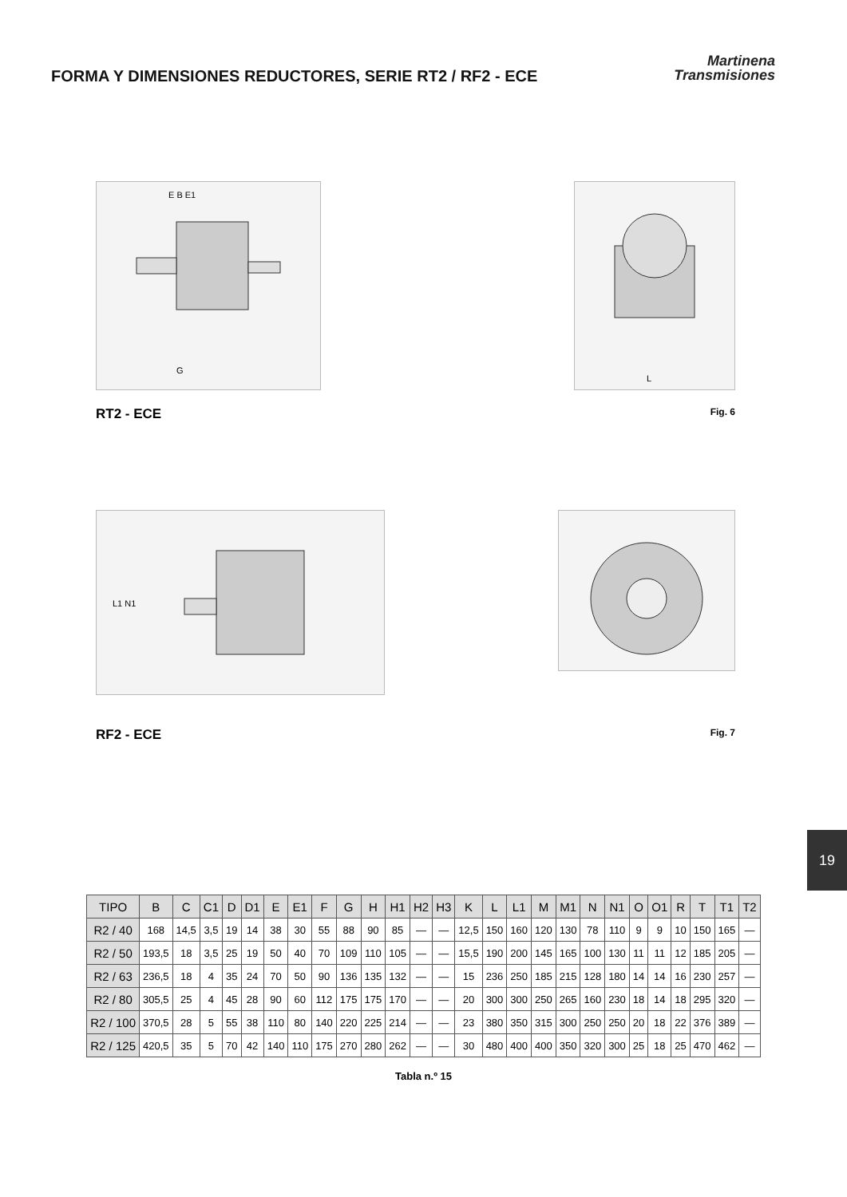FORMA Y DIMENSIONES REDUCTORES, SERIE RT2 / RF2 - ECE
Martinena
Transmisiones
E B E1
G
L
RT2 - ECE Fig. 6
L1 N1
RF2 - ECE Fig. 7
19
| TIPO | B | C | C1 | D | D1 | E | E1 | F | G | H | H1 | H2 | H3 | K | L | L1 | M | M1 | N | N1 | O | O1 | R | T | T1 | T2 |
| --- | --- | --- | --- | --- | --- | --- | --- | --- | --- | --- | --- | --- | --- | --- | --- | --- | --- | --- | --- | --- | --- | --- | --- | --- | --- | --- |
| R2 / 40 | 168 | 14,5 | 3,5 | 19 | 14 | 38 | 30 | 55 | 88 | 90 | 85 | — | — | 12,5 | 150 | 160 | 120 | 130 | 78 | 110 | 9 | 9 | 10 | 150 | 165 | — |
| R2 / 50 | 193,5 | 18 | 3,5 | 25 | 19 | 50 | 40 | 70 | 109 | 110 | 105 | — | — | 15,5 | 190 | 200 | 145 | 165 | 100 | 130 | 11 | 11 | 12 | 185 | 205 | — |
| R2 / 63 | 236,5 | 18 | 4 | 35 | 24 | 70 | 50 | 90 | 136 | 135 | 132 | — | — | 15 | 236 | 250 | 185 | 215 | 128 | 180 | 14 | 14 | 16 | 230 | 257 | — |
| R2 / 80 | 305,5 | 25 | 4 | 45 | 28 | 90 | 60 | 112 | 175 | 175 | 170 | — | — | 20 | 300 | 300 | 250 | 265 | 160 | 230 | 18 | 14 | 18 | 295 | 320 | — |
| R2 / 100 | 370,5 | 28 | 5 | 55 | 38 | 110 | 80 | 140 | 220 | 225 | 214 | — | — | 23 | 380 | 350 | 315 | 300 | 250 | 250 | 20 | 18 | 22 | 376 | 389 | — |
| R2 / 125 | 420,5 | 35 | 5 | 70 | 42 | 140 | 110 | 175 | 270 | 280 | 262 | — | — | 30 | 480 | 400 | 400 | 350 | 320 | 300 | 25 | 18 | 25 | 470 | 462 | — |
Tabla n.º 15